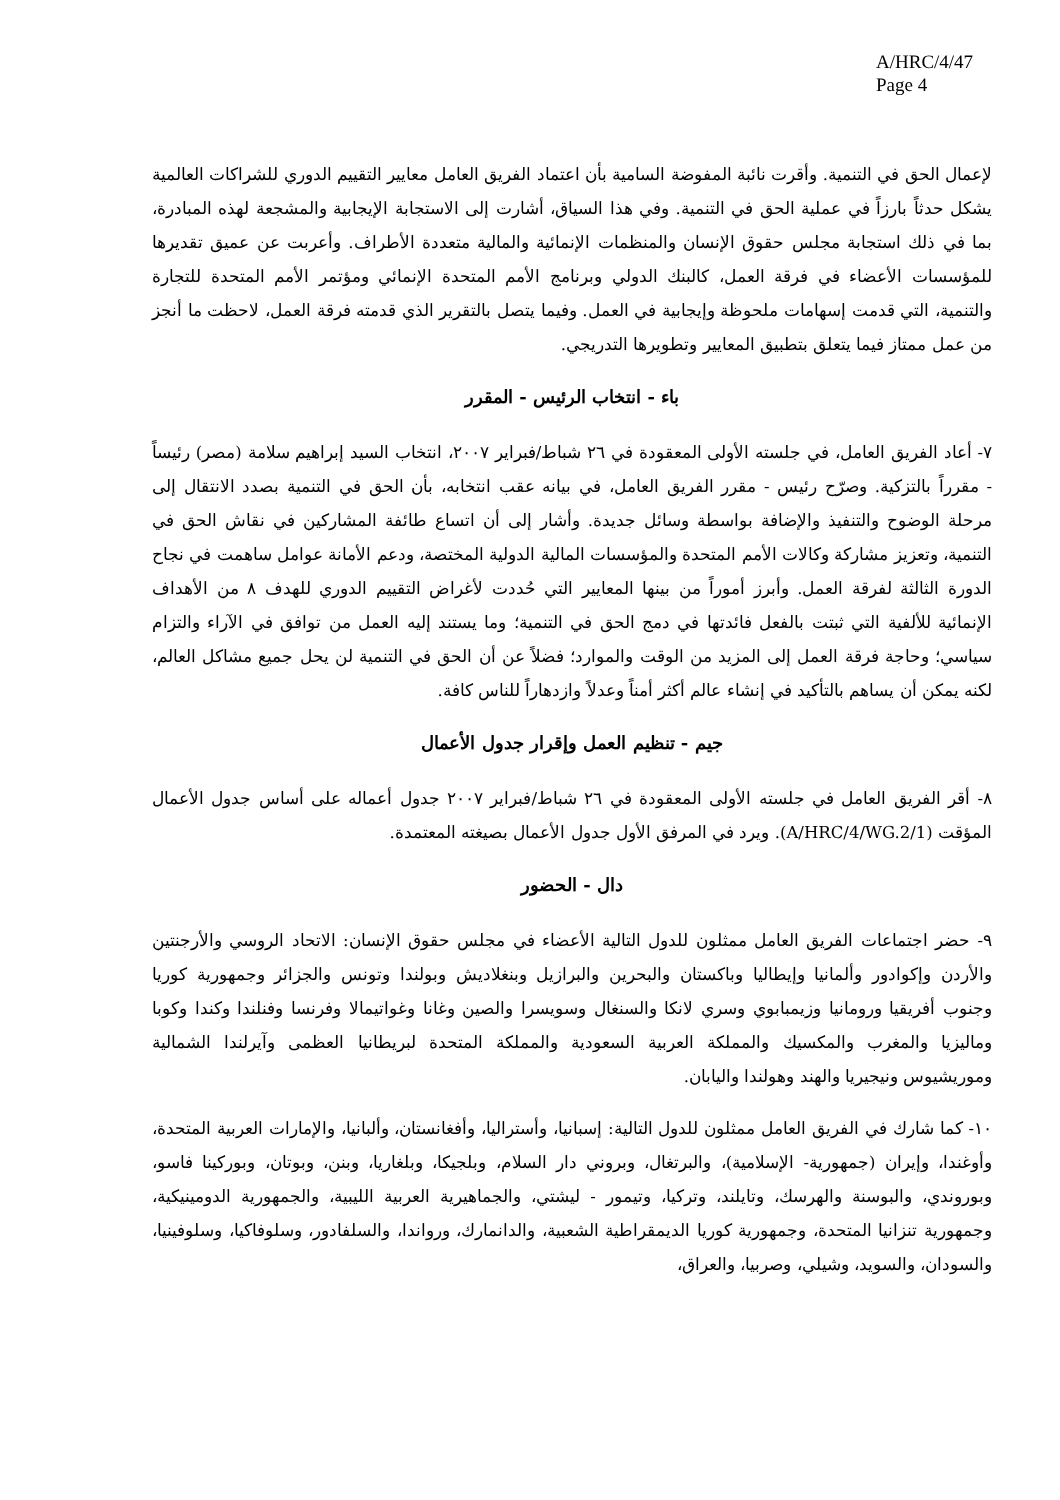A/HRC/4/47
Page 4
لإعمال الحق في التنمية. وأقرت نائبة المفوضة السامية بأن اعتماد الفريق العامل معايير التقييم الدوري للشراكات العالمية يشكل حدثاً بارزاً في عملية الحق في التنمية. وفي هذا السياق، أشارت إلى الاستجابة الإيجابية والمشجعة لهذه المبادرة، بما في ذلك استجابة مجلس حقوق الإنسان والمنظمات الإنمائية والمالية متعددة الأطراف. وأعربت عن عميق تقديرها للمؤسسات الأعضاء في فرقة العمل، كالبنك الدولي وبرنامج الأمم المتحدة الإنمائي ومؤتمر الأمم المتحدة للتجارة والتنمية، التي قدمت إسهامات ملحوظة وإيجابية في العمل. وفيما يتصل بالتقرير الذي قدمته فرقة العمل، لاحظت ما أنجز من عمل ممتاز فيما يتعلق بتطبيق المعايير وتطويرها التدريجي.
باء - انتخاب الرئيس - المقرر
٧- أعاد الفريق العامل، في جلسته الأولى المعقودة في ٢٦ شباط/فبراير ٢٠٠٧، انتخاب السيد إبراهيم سلامة (مصر) رئيساً - مقرراً بالتزكية. وصرّح رئيس - مقرر الفريق العامل، في بيانه عقب انتخابه، بأن الحق في التنمية بصدد الانتقال إلى مرحلة الوضوح والتنفيذ والإضافة بواسطة وسائل جديدة. وأشار إلى أن اتساع طائفة المشاركين في نقاش الحق في التنمية، وتعزيز مشاركة وكالات الأمم المتحدة والمؤسسات المالية الدولية المختصة، ودعم الأمانة عوامل ساهمت في نجاح الدورة الثالثة لفرقة العمل. وأبرز أموراً من بينها المعايير التي حُددت لأغراض التقييم الدوري للهدف ٨ من الأهداف الإنمائية للألفية التي ثبتت بالفعل فائدتها في دمج الحق في التنمية؛ وما يستند إليه العمل من توافق في الآراء والتزام سياسي؛ وحاجة فرقة العمل إلى المزيد من الوقت والموارد؛ فضلاً عن أن الحق في التنمية لن يحل جميع مشاكل العالم، لكنه يمكن أن يساهم بالتأكيد في إنشاء عالم أكثر أمناً وعدلاً وازدهاراً للناس كافة.
جيم - تنظيم العمل وإقرار جدول الأعمال
٨- أقر الفريق العامل في جلسته الأولى المعقودة في ٢٦ شباط/فبراير ٢٠٠٧ جدول أعماله على أساس جدول الأعمال المؤقت (A/HRC/4/WG.2/1). ويرد في المرفق الأول جدول الأعمال بصيغته المعتمدة.
دال - الحضور
٩- حضر اجتماعات الفريق العامل ممثلون للدول التالية الأعضاء في مجلس حقوق الإنسان: الاتحاد الروسي والأرجنتين والأردن وإكوادور وألمانيا وإيطاليا وباكستان والبحرين والبرازيل وبنغلاديش وبولندا وتونس والجزائر وجمهورية كوريا وجنوب أفريقيا ورومانيا وزيمبابوي وسري لانكا والسنغال وسويسرا والصين وغانا وغواتيمالا وفرنسا وفنلندا وكندا وكوبا وماليزيا والمغرب والمكسيك والمملكة العربية السعودية والمملكة المتحدة لبريطانيا العظمى وآيرلندا الشمالية وموريشيوس ونيجيريا والهند وهولندا واليابان.
١٠- كما شارك في الفريق العامل ممثلون للدول التالية: إسبانيا، وأستراليا، وأفغانستان، وألبانيا، والإمارات العربية المتحدة، وأوغندا، وإيران (جمهورية- الإسلامية)، والبرتغال، وبروني دار السلام، وبلجيكا، وبلغاريا، وبنن، وبوتان، وبوركينا فاسو، وبوروندي، والبوسنة والهرسك، وتايلند، وتركيا، وتيمور - ليشتي، والجماهيرية العربية الليبية، والجمهورية الدومينيكية، وجمهورية تنزانيا المتحدة، وجمهورية كوريا الديمقراطية الشعبية، والدانمارك، ورواندا، والسلفادور، وسلوفاكيا، وسلوفينيا، والسودان، والسويد، وشيلي، وصربيا، والعراق،